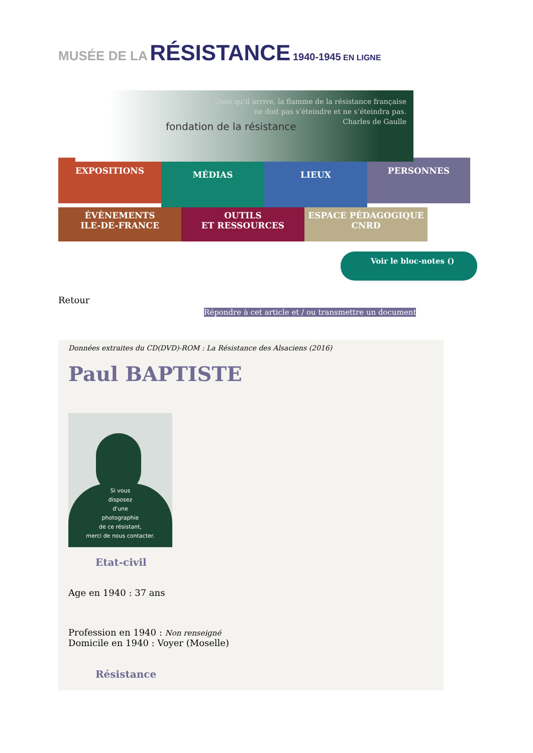MUSÉE DE LA RÉSISTANCE 1940-1945 EN LIGNE
fondation de la résistance
Quoi qu’il arrive, la flamme de la résistance française
ne doit pas s’éteindre et ne s’éteindra pas.
Charles de Gaulle
EXPOSITIONS
MÉDIAS LIEUX
PERSONNES
ÉVÈNEMENTS
ILE-DE-FRANCE
OUTILS
ET RESSOURCES
ESPACE PÉDAGOGIQUE
CNRD
Voir le bloc-notes ()
Retour
Répondre à cet article et / ou transmettre un document
Données extraites du CD(DVD)-ROM : La Résistance des Alsaciens (2016)
Paul BAPTISTE
Si vous
disposez
d'une
photographie
de ce résistant,
merci de nous contacter.
Etat-civil
Age en 1940 : 37 ans
Profession en 1940 : Non renseigné
Domicile en 1940 : Voyer (Moselle)
Résistance